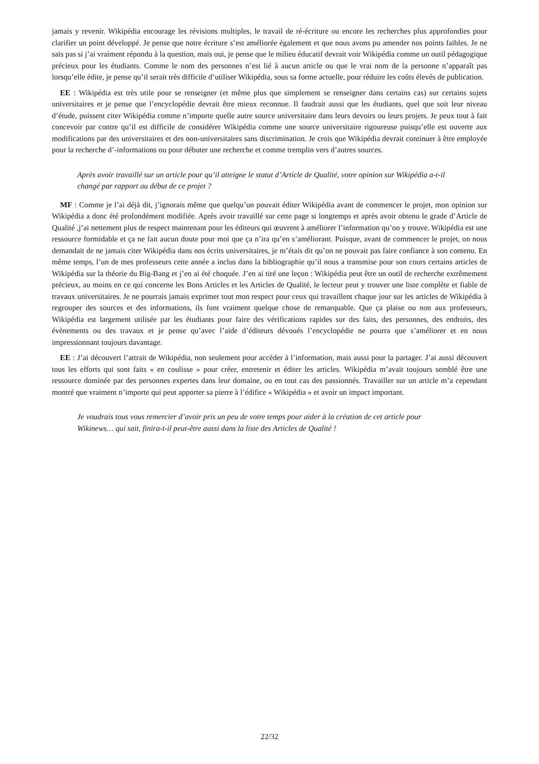jamais y revenir. Wikipédia encourage les révisions multiples, le travail de ré-écriture ou encore les recherches plus approfondies pour clarifier un point développé. Je pense que notre écriture s’est améliorée également et que nous avons pu amender nos points faibles. Je ne sais pas si j’ai vraiment répondu à la question, mais oui, je pense que le milieu éducatif devrait voir Wikipédia comme un outil pédagogique précieux pour les étudiants. Comme le nom des personnes n’est lié à aucun article ou que le vrai nom de la personne n’apparaît pas lorsqu’elle édite, je pense qu’il serait très difficile d’utiliser Wikipédia, sous sa forme actuelle, pour réduire les coûts élevés de publication.
EE : Wikipédia est très utile pour se renseigner (et même plus que simplement se renseigner dans certains cas) sur certains sujets universitaires et je pense que l’encyclopédie devrait être mieux reconnue. Il faudrait aussi que les étudiants, quel que soit leur niveau d’étude, puissent citer Wikipédia comme n’importe quelle autre source universitaire dans leurs devoirs ou leurs projets. Je peux tout à fait concevoir par contre qu’il est difficile de considérer Wikipédia comme une source universitaire rigoureuse puisqu’elle est ouverte aux modifications par des universitaires et des non-universitaires sans discrimination. Je crois que Wikipédia devrait continuer à être employée pour la recherche d’-informations ou pour débuter une recherche et comme tremplin vers d’autres sources.
Après avoir travaillé sur un article pour qu’il atteigne le statut d’Article de Qualité, votre opinion sur Wikipédia a-t-il changé par rapport au début de ce projet ?
MF : Comme je l’ai déjà dit, j’ignorais même que quelqu’un pouvait éditer Wikipédia avant de commencer le projet, mon opinion sur Wikipédia a donc été profondément modifiée. Après avoir travaillé sur cette page si longtemps et après avoir obtenu le grade d’Article de Qualité ,j’ai nettement plus de respect maintenant pour les éditeurs qui œuvrent à améliorer l’information qu’on y trouve. Wikipédia est une ressource formidable et ça ne fait aucun doute pour moi que ça n’ira qu’en s’améliorant. Puisque, avant de commencer le projet, on nous demandait de ne jamais citer Wikipédia dans nos écrits universitaires, je m’étais dit qu’on ne pouvait pas faire confiance à son contenu. En même temps, l’un de mes professeurs cette année a inclus dans la bibliographie qu’il nous a transmise pour son cours certains articles de Wikipédia sur la théorie du Big-Bang et j’en ai été choquée. J’en ai tiré une leçon : Wikipédia peut être un outil de recherche extrêmement précieux, au moins en ce qui concerne les Bons Articles et les Articles de Qualité, le lecteur peut y trouver une liste complète et fiable de travaux universitaires. Je ne pourrais jamais exprimer tout mon respect pour ceux qui travaillent chaque jour sur les articles de Wikipédia à regrouper des sources et des informations, ils font vraiment quelque chose de remarquable. Que ça plaise ou non aux professeurs, Wikipédia est largement utilisée par les étudiants pour faire des vérifications rapides sur des faits, des personnes, des endroits, des évènements ou des travaux et je pense qu’avec l’aide d’éditeurs dévoués l’encyclopédie ne pourra que s’améliorer et en nous impressionnant toujours davantage.
EE : J’ai découvert l’attrait de Wikipédia, non seulement pour accéder à l’information, mais aussi pour la partager. J’ai aussi découvert tous les efforts qui sont faits « en coulisse » pour créer, entretenir et éditer les articles. Wikipédia m’avait toujours semblé être une ressource dominée par des personnes expertes dans leur domaine, ou en tout cas des passionnés. Travailler sur un article m’a cependant montré que vraiment n’importe qui peut apporter sa pierre à l’édifice « Wikipédia » et avoir un impact important.
Je voudrais tous vous remercier d’avoir pris un peu de votre temps pour aider à la création de cet article pour Wikinews… qui sait, finira-t-il peut-être aussi dans la liste des Articles de Qualité !
22/32